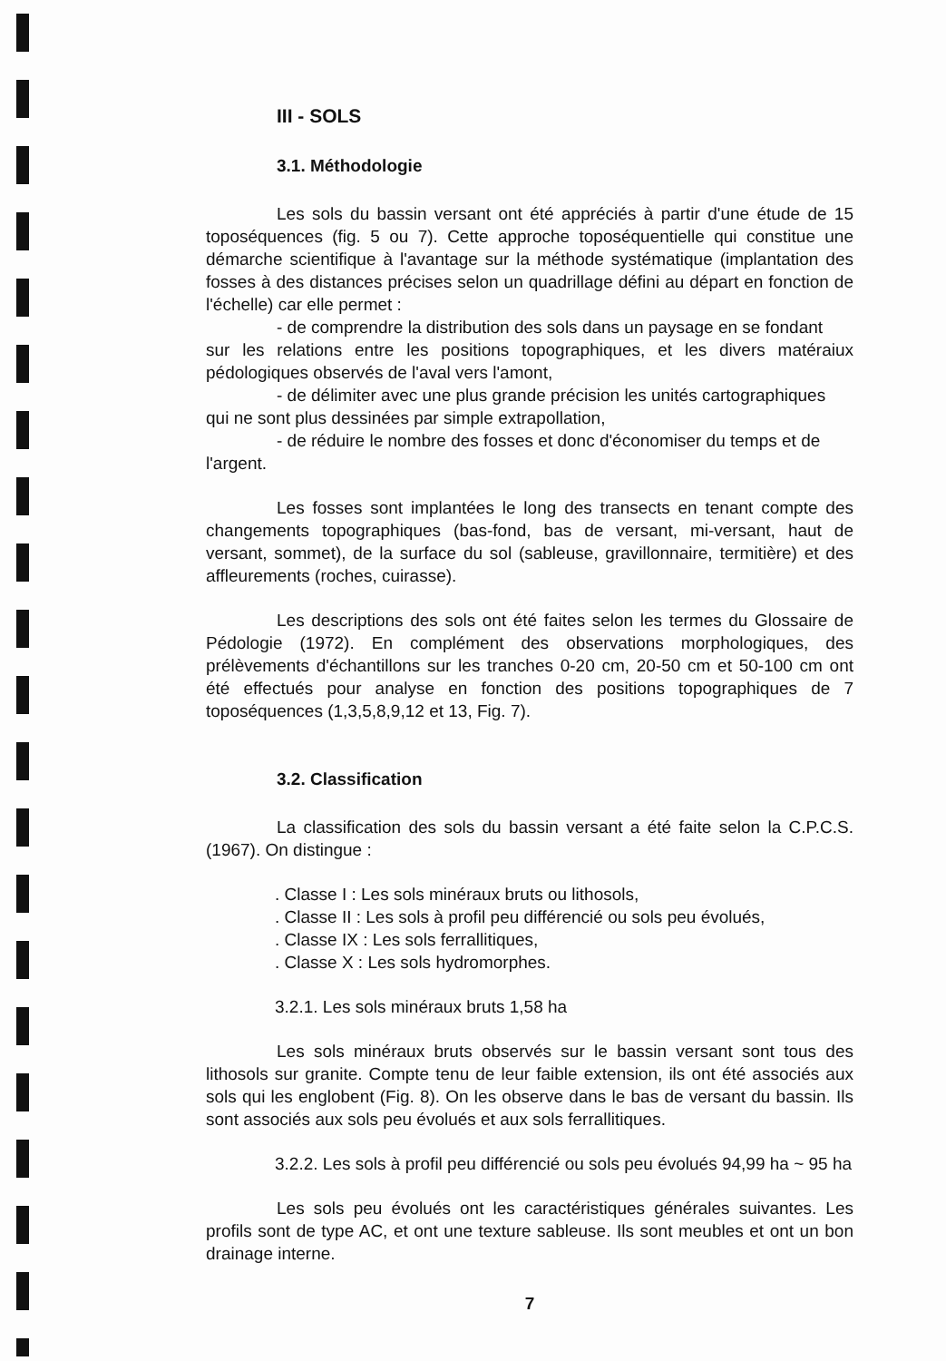III - SOLS
3.1. Méthodologie
Les sols du bassin versant ont été appréciés à partir d'une étude de 15 toposéquences (fig. 5 ou 7). Cette approche toposéquentielle qui constitue une démarche scientifique à l'avantage sur la méthode systématique (implantation des fosses à des distances précises selon un quadrillage défini au départ en fonction de l'échelle) car elle permet :
- de comprendre la distribution des sols dans un paysage en se fondant
sur les relations entre les positions topographiques, et les divers matéraiux pédologiques observés de l'aval vers l'amont,
- de délimiter avec une plus grande précision les unités cartographiques
qui ne sont plus dessinées par simple extrapollation,
- de réduire le nombre des fosses et donc d'économiser du temps et de
l'argent.
Les fosses sont implantées le long des transects en tenant compte des changements topographiques (bas-fond, bas de versant, mi-versant, haut de versant, sommet), de la surface du sol (sableuse, gravillonnaire, termitière) et des affleurements (roches, cuirasse).
Les descriptions des sols ont été faites selon les termes du Glossaire de Pédologie (1972). En complément des observations morphologiques, des prélèvements d'échantillons sur les tranches 0-20 cm, 20-50 cm et 50-100 cm ont été effectués pour analyse en fonction des positions topographiques de 7 toposéquences (1,3,5,8,9,12 et 13, Fig. 7).
3.2. Classification
La classification des sols du bassin versant a été faite selon la C.P.C.S. (1967). On distingue :
. Classe I : Les sols minéraux bruts ou lithosols,
. Classe II : Les sols à profil peu différencié ou sols peu évolués,
. Classe IX : Les sols ferrallitiques,
. Classe X : Les sols hydromorphes.
3.2.1. Les sols minéraux bruts 1,58 ha
Les sols minéraux bruts observés sur le bassin versant sont tous des lithosols sur granite. Compte tenu de leur faible extension, ils ont été associés aux sols qui les englobent (Fig. 8). On les observe dans le bas de versant du bassin. Ils sont associés aux sols peu évolués et aux sols ferrallitiques.
3.2.2. Les sols à profil peu différencié ou sols peu évolués 94,99 ha ~ 95 ha
Les sols peu évolués ont les caractéristiques générales suivantes. Les profils sont de type AC, et ont une texture sableuse. Ils sont meubles et ont un bon drainage interne.
7